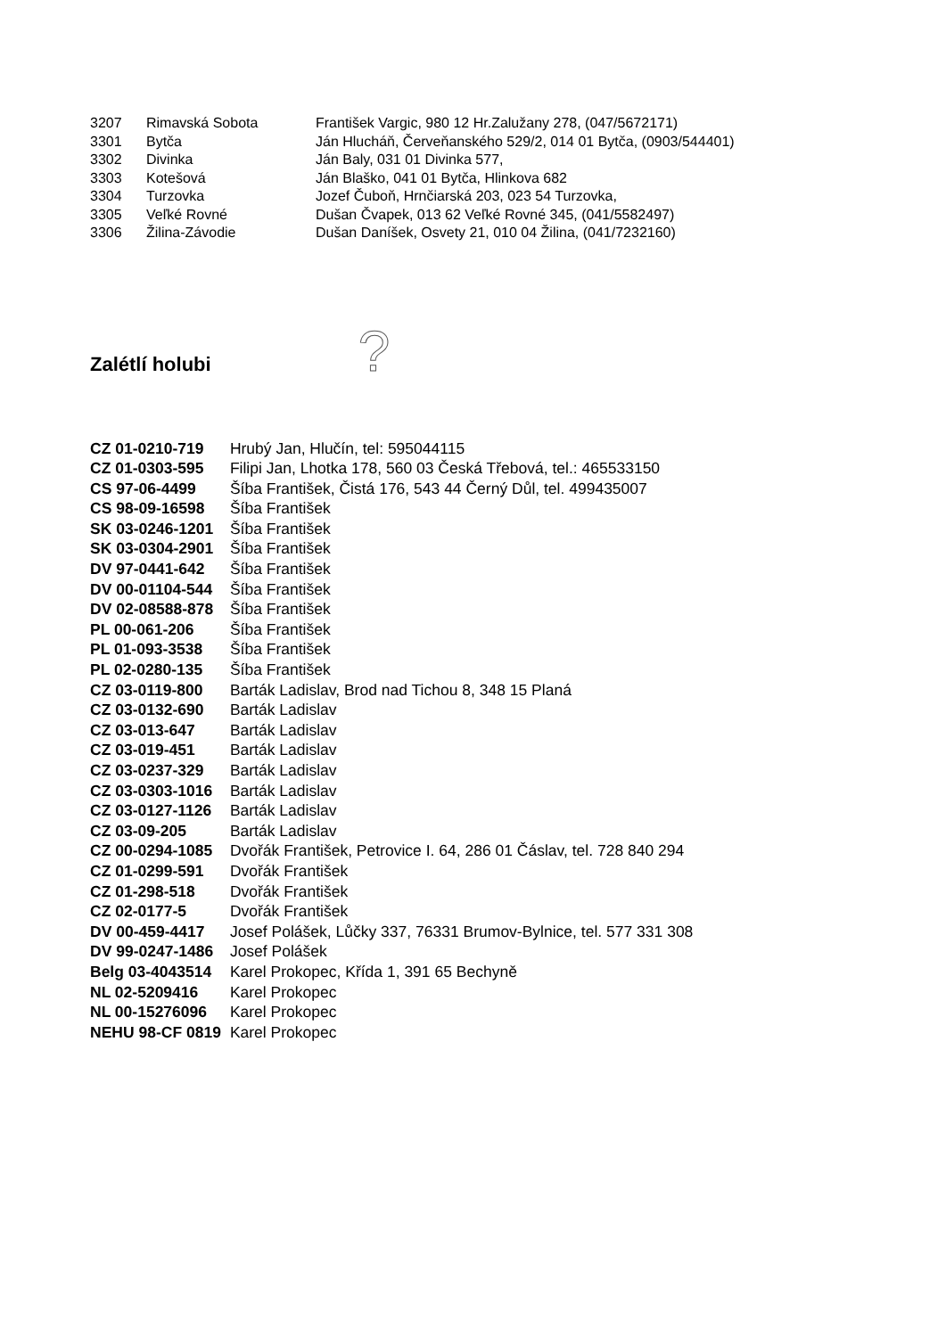| 3207 | Rimavská Sobota | František Vargic, 980 12 Hr.Zalužany 278, (047/5672171) |
| 3301 | Bytča | Ján Hlucháň, Červeňanského 529/2, 014 01 Bytča, (0903/544401) |
| 3302 | Divinka | Ján Baly, 031 01 Divinka 577, |
| 3303 | Kotešová | Ján Blaško, 041 01 Bytča, Hlinkova 682 |
| 3304 | Turzovka | Jozef Čuboň, Hrnčiarská 203, 023 54 Turzovka, |
| 3305 | Veľké Rovné | Dušan Čvapek, 013 62 Veľké Rovné 345, (041/5582497) |
| 3306 | Žilina-Závodie | Dušan Daníšek, Osvety 21, 010 04 Žilina, (041/7232160) |
Zalétlí holubi
?
| CZ 01-0210-719 | Hrubý Jan, Hlučín, tel: 595044115 |
| CZ 01-0303-595 | Filipi Jan, Lhotka 178, 560 03 Česká Třebová, tel.: 465533150 |
| CS 97-06-4499 | Šíba František, Čistá 176, 543 44 Černý Důl, tel. 499435007 |
| CS 98-09-16598 | Šíba František |
| SK 03-0246-1201 | Šíba František |
| SK 03-0304-2901 | Šíba František |
| DV 97-0441-642 | Šíba František |
| DV 00-01104-544 | Šíba František |
| DV 02-08588-878 | Šíba František |
| PL 00-061-206 | Šíba František |
| PL 01-093-3538 | Šíba František |
| PL 02-0280-135 | Šíba František |
| CZ 03-0119-800 | Barták Ladislav, Brod nad Tichou 8, 348 15 Planá |
| CZ 03-0132-690 | Barták Ladislav |
| CZ 03-013-647 | Barták Ladislav |
| CZ 03-019-451 | Barták Ladislav |
| CZ 03-0237-329 | Barták Ladislav |
| CZ 03-0303-1016 | Barták Ladislav |
| CZ 03-0127-1126 | Barták Ladislav |
| CZ 03-09-205 | Barták Ladislav |
| CZ 00-0294-1085 | Dvořák František, Petrovice I. 64, 286 01 Čáslav, tel. 728 840 294 |
| CZ 01-0299-591 | Dvořák František |
| CZ 01-298-518 | Dvořák František |
| CZ 02-0177-5 | Dvořák František |
| DV 00-459-4417 | Josef Polášek, Lůčky 337, 76331 Brumov-Bylnice, tel. 577 331 308 |
| DV 99-0247-1486 | Josef Polášek |
| Belg 03-4043514 | Karel Prokopec, Křída 1, 391 65 Bechyně |
| NL 02-5209416 | Karel Prokopec |
| NL 00-15276096 | Karel Prokopec |
| NEHU 98-CF 0819 | Karel Prokopec |